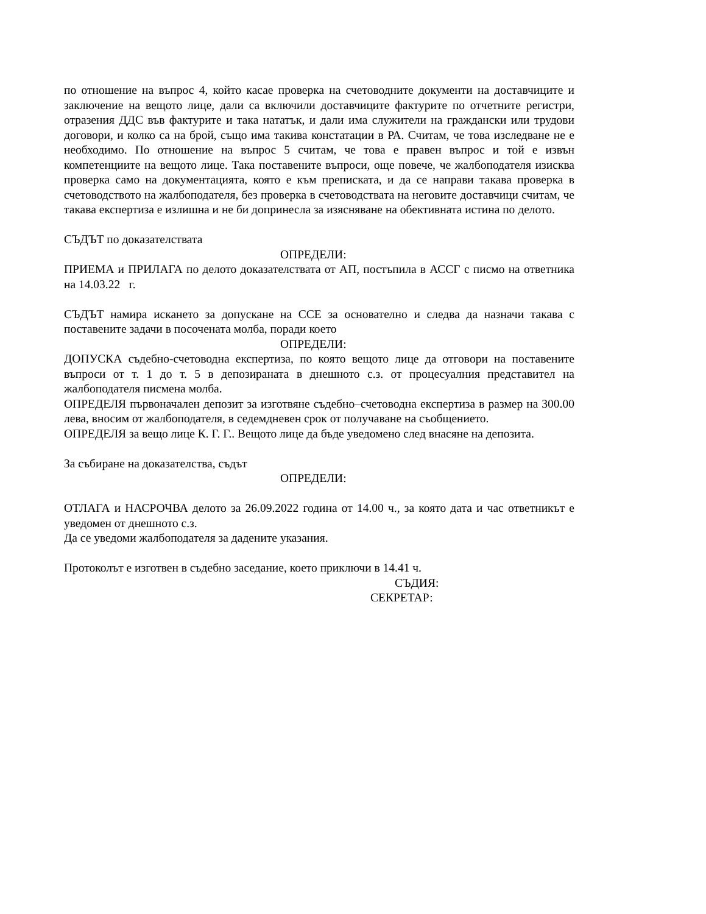по отношение на въпрос 4, който касае проверка на счетоводните документи на доставчиците и заключение на вещото лице, дали са включили доставчиците фактурите по отчетните регистри, отразения ДДС във фактурите и така нататък, и дали има служители на граждански или трудови договори, и колко са на брой, също има такива констатации в РА. Считам, че това изследване не е необходимо. По отношение на въпрос 5 считам, че това е правен въпрос и той е извън компетенциите на вещото лице. Така поставените въпроси, още повече, че жалбоподателя изисква проверка само на документацията, която е към преписката, и да се направи такава проверка в счетоводството на жалбоподателя, без проверка в счетоводствата на неговите доставчици считам, че такава експертиза е излишна и не би допринесла за изясняване на обективната истина по делото.
СЪДЪТ по доказателствата
ОПРЕДЕЛИ:
ПРИЕМА и ПРИЛАГА по делото доказателствата от АП, постъпила в АССГ с писмо на ответника на 14.03.22 г.
СЪДЪТ намира искането за допускане на ССЕ за основателно и следва да назначи такава с поставените задачи в посочената молба, поради което
ОПРЕДЕЛИ:
ДОПУСКА съдебно-счетоводна експертиза, по която вещото лице да отговори на поставените въпроси от т. 1 до т. 5 в депозираната в днешното с.з. от процесуалния представител на жалбоподателя писмена молба.
ОПРЕДЕЛЯ първоначален депозит за изготвяне съдебно–счетоводна експертиза в размер на 300.00 лева, вносим от жалбоподателя, в седемдневен срок от получаване на съобщението.
ОПРЕДЕЛЯ за вещо лице К. Г. Г.. Вещото лице да бъде уведомено след внасяне на депозита.
За събиране на доказателства, съдът
ОПРЕДЕЛИ:
ОТЛАГА и НАСРОЧВА делото за 26.09.2022 година от 14.00 ч., за която дата и час ответникът е уведомен от днешното с.з.
Да се уведоми жалбоподателя за дадените указания.
Протоколът е изготвен в съдебно заседание, което приключи в 14.41 ч.
СЪДИЯ:
СЕКРЕТАР: